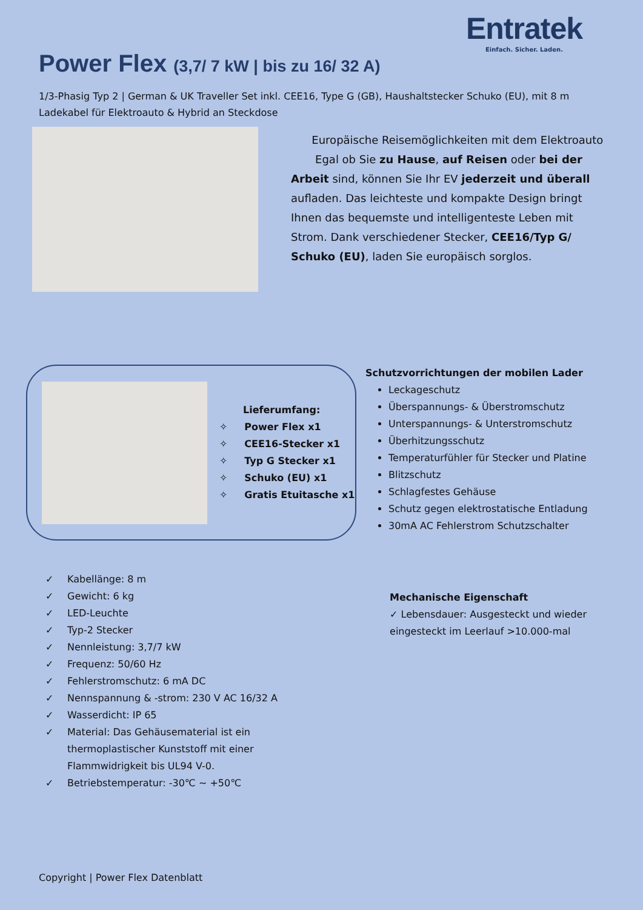Entratek
Einfach. Sicher. Laden.
Power Flex (3,7/ 7 kW | bis zu 16/ 32 A)
1/3-Phasig Typ 2 | German & UK Traveller Set inkl. CEE16, Type G (GB), Haushaltstecker Schuko (EU), mit 8 m Ladekabel für Elektroauto & Hybrid an Steckdose
Europäische Reisemöglichkeiten mit dem Elektroauto
Egal ob Sie zu Hause, auf Reisen oder bei der Arbeit sind, können Sie Ihr EV jederzeit und überall aufladen. Das leichteste und kompakte Design bringt Ihnen das bequemste und intelligenteste Leben mit Strom. Dank verschiedener Stecker, CEE16/Typ G/ Schuko (EU), laden Sie europäisch sorglos.
Lieferumfang:
✧ Power Flex x1
✧ CEE16-Stecker x1
✧ Typ G Stecker x1
✧ Schuko (EU) x1
✧ Gratis Etuitasche x1
Schutzvorrichtungen der mobilen Lader
Leckageschutz
Überspannungs- & Überstromschutz
Unterspannungs- & Unterstromschutz
Überhitzungsschutz
Temperaturfühler für Stecker und Platine
Blitzschutz
Schlagfestes Gehäuse
Schutz gegen elektrostatische Entladung
30mA AC Fehlerstrom Schutzschalter
✓ Kabellänge: 8 m
✓ Gewicht: 6 kg
✓ LED-Leuchte
✓ Typ-2 Stecker
✓ Nennleistung: 3,7/7 kW
✓ Frequenz: 50/60 Hz
✓ Fehlerstromschutz: 6 mA DC
✓ Nennspannung & -strom: 230 V AC 16/32 A
✓ Wasserdicht: IP 65
✓ Material: Das Gehäusematerial ist ein thermoplastischer Kunststoff mit einer Flammwidrigkeit bis UL94 V-0.
✓ Betriebstemperatur: -30℃ ~ +50℃
Mechanische Eigenschaft
✓ Lebensdauer: Ausgesteckt und wieder eingesteckt im Leerlauf >10.000-mal
Copyright | Power Flex Datenblatt